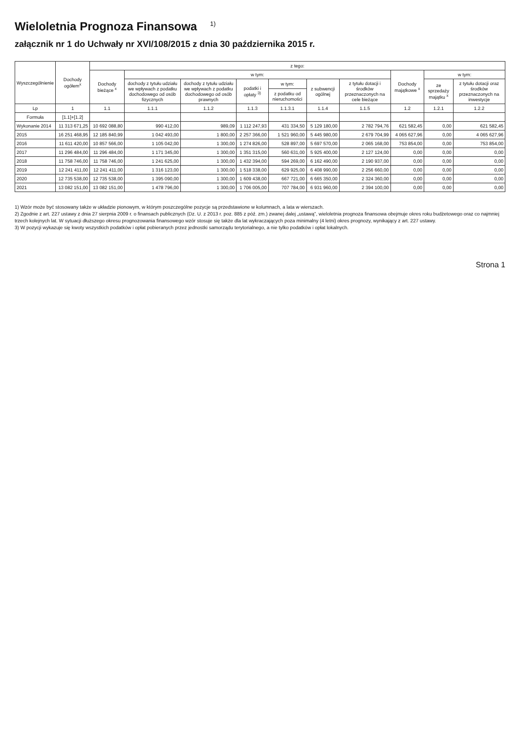Wieloletnia Prognoza Finansowa <sup>1)</sup>
załącznik nr 1 do Uchwały nr XVI/108/2015 z dnia 30 października 2015 r.
| Wyszczególnienie | Dochody ogółem<sup>x</sup> | z tego: | | | | | | | | | |
| --- | --- | --- | --- | --- | --- | --- | --- | --- | --- | --- | --- |
| | | Dochody bieżące <sup>x</sup> | w tym: | | | | | | Dochody majątkowe <sup>x</sup> | w tym: | |
| | | | dochody z tytułu udziału we wpływach z podatku dochodowego od osób fizycznych | dochody z tytułu udziału we wpływach z podatku dochodowego od osób prawnych | podatki i opłaty <sup>3)</sup> | w tym: | z subwencji ogólnej | z tytułu dotacji i środków przeznaczonych na cele bieżące | | ze sprzedaży majątku <sup>x</sup> | z tytułu dotacji oraz środków przeznaczonych na inwestycje |
| | | | | | | z podatku od nieruchomości | | | | | |
| Lp | 1 | 1.1 | 1.1.1 | 1.1.2 | 1.1.3 | 1.1.3.1 | 1.1.4 | 1.1.5 | 1.2 | 1.2.1 | 1.2.2 |
| Formuła | [1.1]+[1.2] | | | | | | | | | | |
| Wykonanie 2014 | 11 313 671,25 | 10 692 088,80 | 990 412,00 | 989,09 | 1 112 247,93 | 431 334,50 | 5 129 180,00 | 2 782 794,76 | 621 582,45 | 0,00 | 621 582,45 |
| 2015 | 16 251 468,95 | 12 185 840,99 | 1 042 493,00 | 1 800,00 | 2 257 366,00 | 1 521 960,00 | 5 445 980,00 | 2 679 704,99 | 4 065 627,96 | 0,00 | 4 065 627,96 |
| 2016 | 11 611 420,00 | 10 857 566,00 | 1 105 042,00 | 1 300,00 | 1 274 826,00 | 528 897,00 | 5 697 570,00 | 2 065 168,00 | 753 854,00 | 0,00 | 753 854,00 |
| 2017 | 11 296 484,00 | 11 296 484,00 | 1 171 345,00 | 1 300,00 | 1 351 315,00 | 560 631,00 | 5 925 400,00 | 2 127 124,00 | 0,00 | 0,00 | 0,00 |
| 2018 | 11 758 746,00 | 11 758 746,00 | 1 241 625,00 | 1 300,00 | 1 432 394,00 | 594 269,00 | 6 162 490,00 | 2 190 937,00 | 0,00 | 0,00 | 0,00 |
| 2019 | 12 241 411,00 | 12 241 411,00 | 1 316 123,00 | 1 300,00 | 1 518 338,00 | 629 925,00 | 6 408 990,00 | 2 256 660,00 | 0,00 | 0,00 | 0,00 |
| 2020 | 12 735 538,00 | 12 735 538,00 | 1 395 090,00 | 1 300,00 | 1 609 438,00 | 667 721,00 | 6 665 350,00 | 2 324 360,00 | 0,00 | 0,00 | 0,00 |
| 2021 | 13 082 151,00 | 13 082 151,00 | 1 478 796,00 | 1 300,00 | 1 706 005,00 | 707 784,00 | 6 931 960,00 | 2 394 100,00 | 0,00 | 0,00 | 0,00 |
1) Wzór może być stosowany także w układzie pionowym, w którym poszczególne pozycje są przedstawione w kolumnach, a lata w wierszach.
2) Zgodnie z art. 227 ustawy z dnia 27 sierpnia 2009 r. o finansach publicznych (Dz. U. z 2013 r. poz. 885 z póź. zm.) zwanej dalej „ustawą”, wieloletnia prognoza finansowa obejmuje okres roku budżetowego oraz co najmniej trzech kolejnych lat. W sytuacji dłuższego okresu prognozowania finansowego wzór stosuje się także dla lat wykraczających poza minimalny (4 letni) okres prognozy, wynikający z art. 227 ustawy.
3) W pozycji wykazuje się kwoty wszystkich podatków i opłat pobieranych przez jednostki samorządu terytorialnego, a nie tylko podatków i opłat lokalnych.
Strona 1